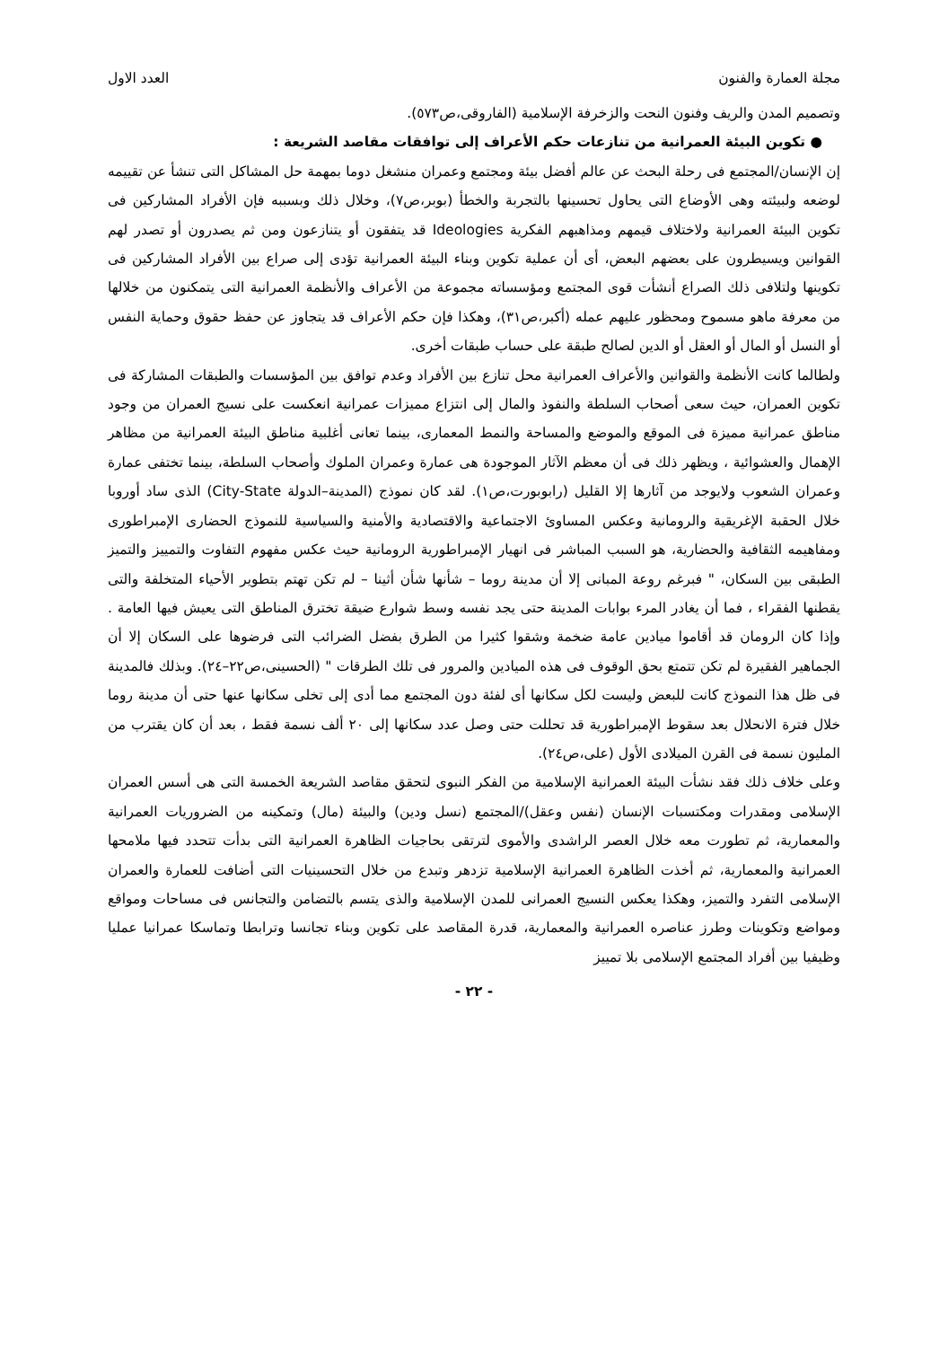مجلة العمارة والفنون العدد الاول
وتصميم المدن والريف وفنون النحت والزخرفة الإسلامية (الفاروقى،ص٥٧٣).
● تكوين البيئة العمرانية من تنازعات حكم الأعراف إلى توافقات مقاصد الشريعة :
إن الإنسان/المجتمع فى رحلة البحث عن عالم أفضل بيئة ومجتمع وعمران منشغل دوما بمهمة حل المشاكل التى تنشأ عن تقييمه لوضعه ولبيئته وهى الأوضاع التى يحاول تحسينها بالتجربة والخطأ (بوبر،ص٧)، وخلال ذلك وبسببه فإن الأفراد المشاركين فى تكوين البيئة العمرانية ولاختلاف قيمهم ومذاهبهم الفكرية Ideologies قد يتفقون أو يتنازعون ومن ثم يصدرون أو تصدر لهم القوانين ويسيطرون على بعضهم البعض، أى أن عملية تكوين وبناء البيئة العمرانية تؤدى إلى صراع بين الأفراد المشاركين فى تكوينها ولتلافى ذلك الصراع أنشأت قوى المجتمع ومؤسساته مجموعة من الأعراف والأنظمة العمرانية التى يتمكنون من خلالها من معرفة ماهو مسموح ومحظور عليهم عمله (أكبر،ص٣١)، وهكذا فإن حكم الأعراف قد يتجاوز عن حفظ حقوق وحماية النفس أو النسل أو المال أو العقل أو الدين لصالح طبقة على حساب طبقات أخرى.
ولطالما كانت الأنظمة والقوانين والأعراف العمرانية محل تنازع بين الأفراد وعدم توافق بين المؤسسات والطبقات المشاركة فى تكوين العمران، حيث سعى أصحاب السلطة والنفوذ والمال إلى انتزاع مميزات عمرانية انعكست على نسيج العمران من وجود مناطق عمرانية مميزة فى الموقع والموضع والمساحة والنمط المعمارى، بينما تعانى أغلبية مناطق البيئة العمرانية من مظاهر الإهمال والعشوائية ، ويظهر ذلك فى أن معظم الآثار الموجودة هى عمارة وعمران الملوك وأصحاب السلطة، بينما تختفى عمارة وعمران الشعوب ولايوجد من آثارها إلا القليل (رابوبورت،ص١). لقد كان نموذج (المدينة–الدولة City-State) الذى ساد أوروبا خلال الحقبة الإغريقية والرومانية وعكس المساوئ الاجتماعية والاقتصادية والأمنية والسياسية للنموذج الحضارى الإمبراطورى ومفاهيمه الثقافية والحضارية، هو السبب المباشر فى انهيار الإمبراطورية الرومانية حيث عكس مفهوم التفاوت والتمييز والتميز الطبقى بين السكان، " فبرغم روعة المبانى إلا أن مدينة روما – شأنها شأن أثينا – لم تكن تهتم بتطوير الأحياء المتخلفة والتى يقطنها الفقراء ، فما أن يغادر المرء بوابات المدينة حتى يجد نفسه وسط شوارع ضيقة تخترق المناطق التى يعيش فيها العامة . وإذا كان الرومان قد أقاموا ميادين عامة ضخمة وشقوا كثيرا من الطرق بفضل الضرائب التى فرضوها على السكان إلا أن الجماهير الفقيرة لم تكن تتمتع بحق الوقوف فى هذه الميادين والمرور فى تلك الطرقات " (الحسينى،ص٢٢–٢٤). وبذلك فالمدينة فى ظل هذا النموذج كانت للبعض وليست لكل سكانها أى لفئة دون المجتمع مما أدى إلى تخلى سكانها عنها حتى أن مدينة روما خلال فترة الانحلال بعد سقوط الإمبراطورية قد تحللت حتى وصل عدد سكانها إلى ٢٠ ألف نسمة فقط ، بعد أن كان يقترب من المليون نسمة فى القرن الميلادى الأول (على،ص٢٤).
وعلى خلاف ذلك فقد نشأت البيئة العمرانية الإسلامية من الفكر النبوى لتحقق مقاصد الشريعة الخمسة التى هى أسس العمران الإسلامى ومقدرات ومكتسبات الإنسان (نفس وعقل)/المجتمع (نسل ودين) والبيئة (مال) وتمكينه من الضروريات العمرانية والمعمارية، ثم تطورت معه خلال العصر الراشدى والأموى لترتقى بحاجيات الظاهرة العمرانية التى بدأت تتحدد فيها ملامحها العمرانية والمعمارية، ثم أخذت الظاهرة العمرانية الإسلامية تزدهر وتبدع من خلال التحسينيات التى أضافت للعمارة والعمران الإسلامى التفرد والتميز، وهكذا يعكس النسيج العمرانى للمدن الإسلامية والذى يتسم بالتضامن والتجانس فى مساحات ومواقع ومواضع وتكوينات وطرز عناصره العمرانية والمعمارية، قدرة المقاصد على تكوين وبناء تجانسا وترابطا وتماسكا عمرانيا عمليا وظيفيا بين أفراد المجتمع الإسلامى بلا تمييز
- ٢٢ -